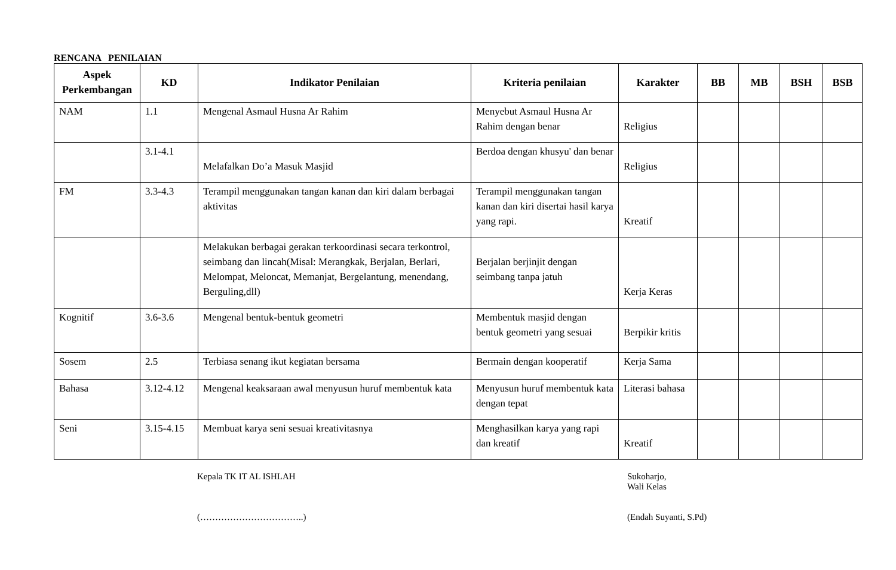RENCANA PENILAIAN
| Aspek Perkembangan | KD | Indikator Penilaian | Kriteria penilaian | Karakter | BB | MB | BSH | BSB |
| --- | --- | --- | --- | --- | --- | --- | --- | --- |
| NAM | 1.1 | Mengenal Asmaul Husna Ar Rahim | Menyebut Asmaul Husna Ar Rahim dengan benar | Religius | | | | |
| | 3.1-4.1 | Melafalkan Do’a Masuk Masjid | Berdoa dengan khusyu' dan benar | Religius | | | | |
| FM | 3.3-4.3 | Terampil menggunakan tangan kanan dan kiri dalam berbagai aktivitas | Terampil menggunakan tangan kanan dan kiri disertai hasil karya yang rapi. | Kreatif | | | | |
| | | Melakukan berbagai gerakan terkoordinasi secara terkontrol, seimbang dan lincah(Misal: Merangkak, Berjalan, Berlari, Melompat, Meloncat, Memanjat, Bergelantung, menendang, Berguling,dll) | Berjalan berjinjit dengan seimbang tanpa jatuh | Kerja Keras | | | | |
| Kognitif | 3.6-3.6 | Mengenal bentuk-bentuk geometri | Membentuk masjid dengan bentuk geometri yang sesuai | Berpikir kritis | | | | |
| Sosem | 2.5 | Terbiasa senang ikut kegiatan bersama | Bermain dengan kooperatif | Kerja Sama | | | | |
| Bahasa | 3.12-4.12 | Mengenal keaksaraan awal menyusun huruf membentuk kata | Menyusun huruf membentuk kata dengan tepat | Literasi bahasa | | | | |
| Seni | 3.15-4.15 | Membuat karya seni sesuai kreativitasnya | Menghasilkan karya yang rapi dan kreatif | Kreatif | | | | |
Kepala TK IT AL ISHLAH
(……………………………..)
Sukoharjo,
Wali Kelas
(Endah Suyanti, S.Pd)